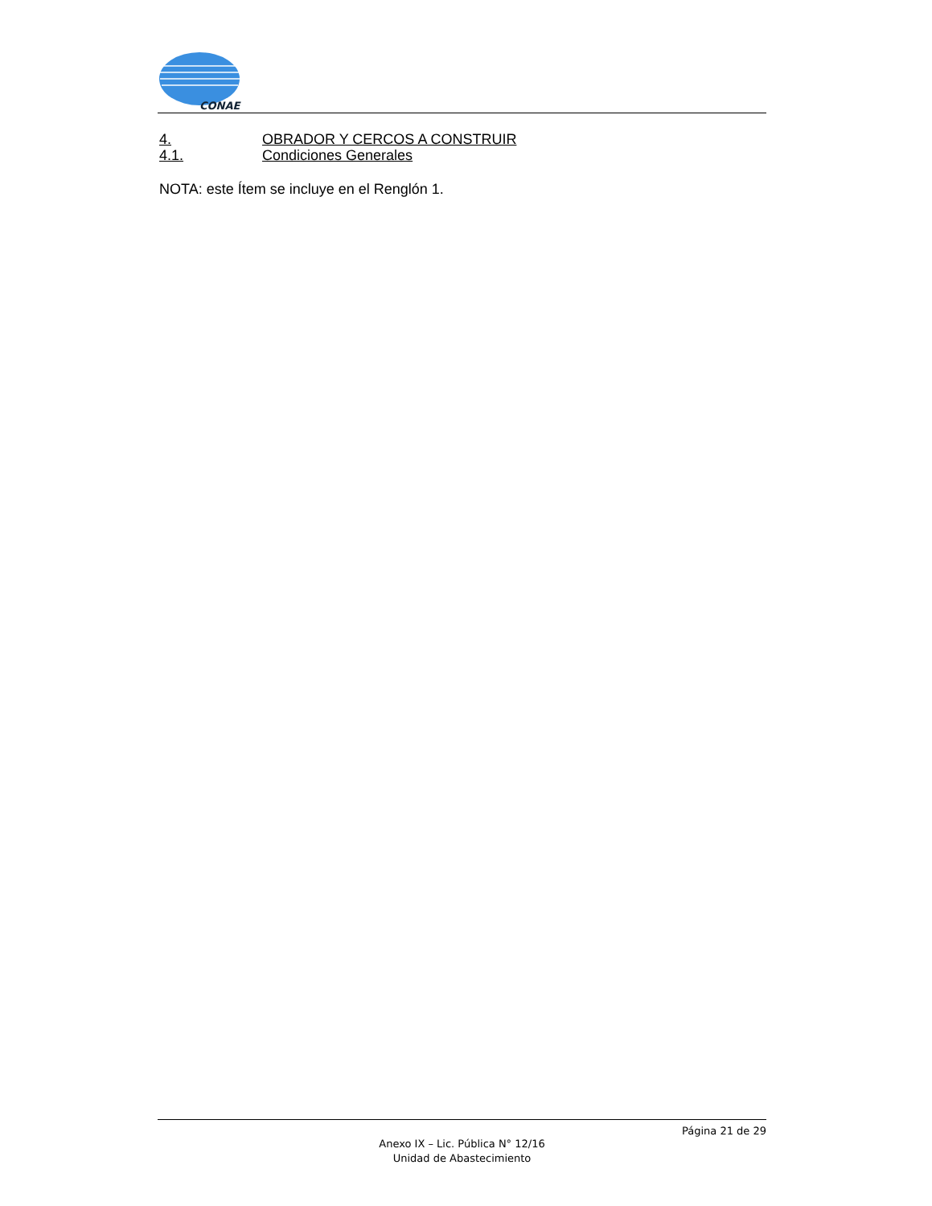CONAE
4. OBRADOR Y CERCOS A CONSTRUIR
4.1. Condiciones Generales
NOTA: este Ítem se incluye en el Renglón 1.
Página 21 de 29
Anexo IX – Lic. Pública N° 12/16
Unidad de Abastecimiento